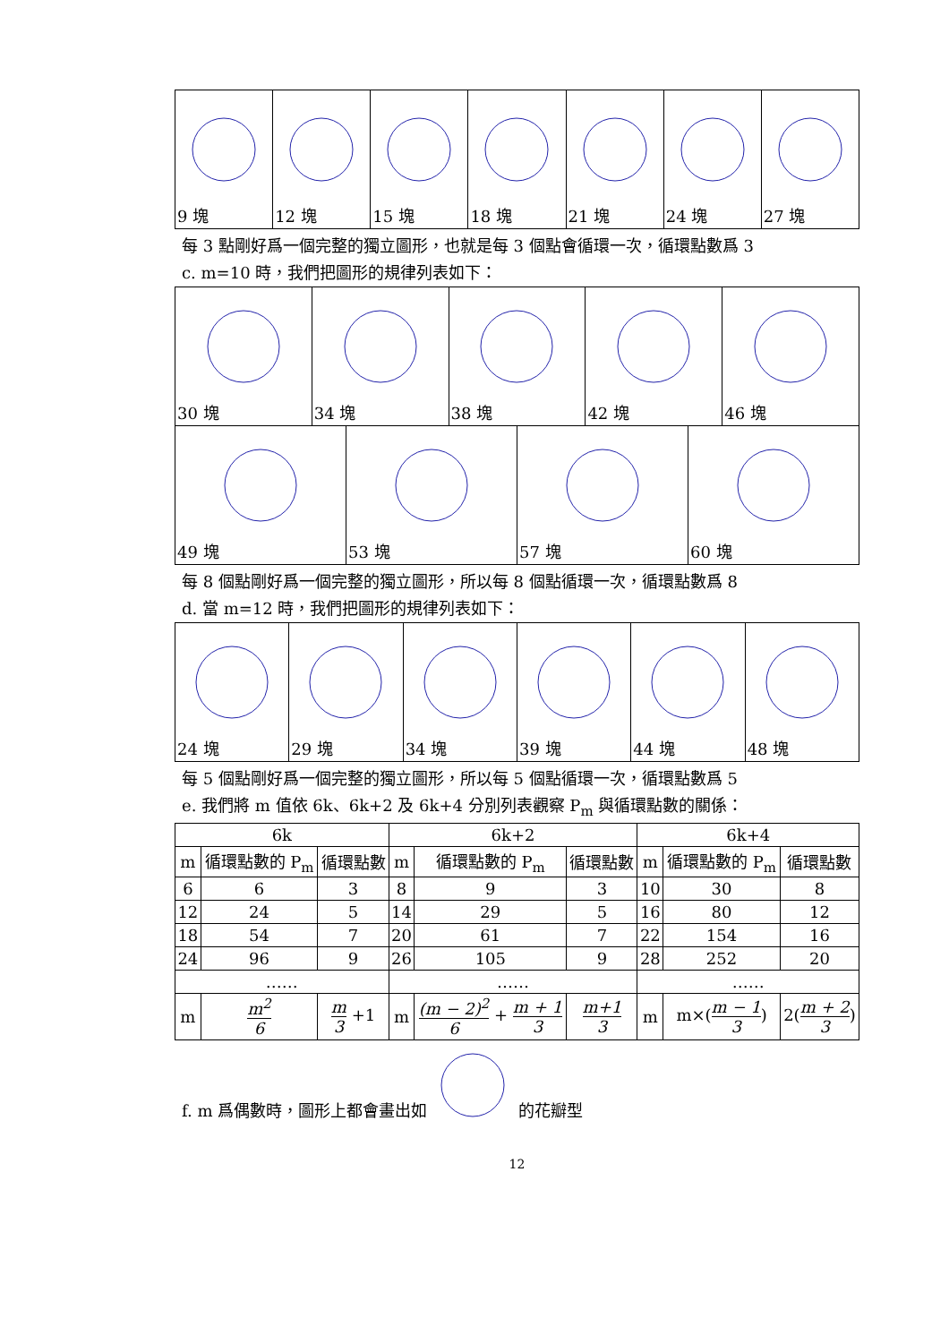| 9 塊 | 12 塊 | 15 塊 | 18 塊 | 21 塊 | 24 塊 | 27 塊 |
每 3 點剛好爲一個完整的獨立圖形，也就是每 3 個點會循環一次，循環點數爲 3
c. m=10 時，我們把圖形的規律列表如下：
| 30 塊 | 34 塊 | 38 塊 | 42 塊 | 46 塊 |
| 49 塊 | 53 塊 | 57 塊 | 60 塊 |
每 8 個點剛好爲一個完整的獨立圖形，所以每 8 個點循環一次，循環點數爲 8
d. 當 m=12 時，我們把圖形的規律列表如下：
| 24 塊 | 29 塊 | 34 塊 | 39 塊 | 44 塊 | 48 塊 |
每 5 個點剛好爲一個完整的獨立圖形，所以每 5 個點循環一次，循環點數爲 5
e. 我們將 m 值依 6k、6k+2 及 6k+4 分別列表觀察 P<sub>m</sub> 與循環點數的關係：
| 6k | | | 6k+2 | | | 6k+4 | | |
| --- | --- | --- | --- | --- | --- | --- | --- | --- |
| m | 循環點數的 P<sub>m</sub> | 循環點數 | m | 循環點數的 P<sub>m</sub> | 循環點數 | m | 循環點數的 P<sub>m</sub> | 循環點數 |
| 6 | 6 | 3 | 8 | 9 | 3 | 10 | 30 | 8 |
| 12 | 24 | 5 | 14 | 29 | 5 | 16 | 80 | 12 |
| 18 | 54 | 7 | 20 | 61 | 7 | 22 | 154 | 16 |
| 24 | 96 | 9 | 26 | 105 | 9 | 28 | 252 | 20 |
| …… | | | …… | | | …… | | |
| m | m<sup>2</sup> 6 | m 3 +1 | m | (m − 2)<sup>2</sup> 6 + m + 1 3 | m+1 3 | m | m×( m − 1 3 ) | 2( m + 2 3 ) |
f. m 爲偶數時，圖形上都會畫出如 的花瓣型
12